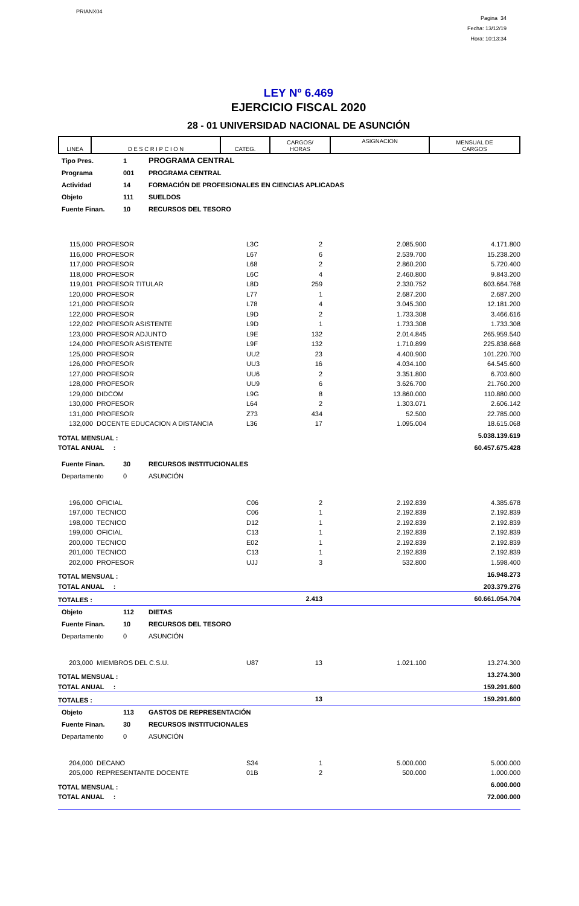PRIANX04
Pagina 34
Fecha: 13/12/19
Hora: 10:13:34
LEY Nº 6.469
EJERCICIO FISCAL 2020
28 - 01 UNIVERSIDAD NACIONAL DE ASUNCIÓN
| LINEA | D E S C R I P C I O N | CATEG. | CARGOS/ HORAS | ASIGNACION | MENSUAL DE CARGOS |
| Tipo Pres. | 1 | PROGRAMA CENTRAL |
| Programa | 001 | PROGRAMA CENTRAL |
| Actividad | 14 | FORMACIÓN DE PROFESIONALES EN CIENCIAS APLICADAS |
| Objeto | 111 | SUELDOS |
| Fuente Finan. | 10 | RECURSOS DEL TESORO |
| 115,000 | PROFESOR | L3C | 2 | 2.085.900 | 4.171.800 |
| 116,000 | PROFESOR | L67 | 6 | 2.539.700 | 15.238.200 |
| 117,000 | PROFESOR | L68 | 2 | 2.860.200 | 5.720.400 |
| 118,000 | PROFESOR | L6C | 4 | 2.460.800 | 9.843.200 |
| 119,001 | PROFESOR TITULAR | L8D | 259 | 2.330.752 | 603.664.768 |
| 120,000 | PROFESOR | L77 | 1 | 2.687.200 | 2.687.200 |
| 121,000 | PROFESOR | L78 | 4 | 3.045.300 | 12.181.200 |
| 122,000 | PROFESOR | L9D | 2 | 1.733.308 | 3.466.616 |
| 122,002 | PROFESOR ASISTENTE | L9D | 1 | 1.733.308 | 1.733.308 |
| 123,000 | PROFESOR ADJUNTO | L9E | 132 | 2.014.845 | 265.959.540 |
| 124,000 | PROFESOR ASISTENTE | L9F | 132 | 1.710.899 | 225.838.668 |
| 125,000 | PROFESOR | UU2 | 23 | 4.400.900 | 101.220.700 |
| 126,000 | PROFESOR | UU3 | 16 | 4.034.100 | 64.545.600 |
| 127,000 | PROFESOR | UU6 | 2 | 3.351.800 | 6.703.600 |
| 128,000 | PROFESOR | UU9 | 6 | 3.626.700 | 21.760.200 |
| 129,000 | DIDCOM | L9G | 8 | 13.860.000 | 110.880.000 |
| 130,000 | PROFESOR | L64 | 2 | 1.303.071 | 2.606.142 |
| 131,000 | PROFESOR | Z73 | 434 | 52.500 | 22.785.000 |
| 132,000 | DOCENTE EDUCACION A DISTANCIA | L36 | 17 | 1.095.004 | 18.615.068 |
| TOTAL MENSUAL : | | | | | 5.038.139.619 |
| TOTAL ANUAL : | | | | | 60.457.675.428 |
| Fuente Finan. | 30 | RECURSOS INSTITUCIONALES |
| Departamento | 0 | ASUNCIÓN |
| 196,000 | OFICIAL | C06 | 2 | 2.192.839 | 4.385.678 |
| 197,000 | TECNICO | C06 | 1 | 2.192.839 | 2.192.839 |
| 198,000 | TECNICO | D12 | 1 | 2.192.839 | 2.192.839 |
| 199,000 | OFICIAL | C13 | 1 | 2.192.839 | 2.192.839 |
| 200,000 | TECNICO | E02 | 1 | 2.192.839 | 2.192.839 |
| 201,000 | TECNICO | C13 | 1 | 2.192.839 | 2.192.839 |
| 202,000 | PROFESOR | UJJ | 3 | 532.800 | 1.598.400 |
| TOTAL MENSUAL : | | | | | 16.948.273 |
| TOTAL ANUAL : | | | | | 203.379.276 |
| TOTALES : | | | 2.413 | | 60.661.054.704 |
| Objeto | 112 | DIETAS |
| Fuente Finan. | 10 | RECURSOS DEL TESORO |
| Departamento | 0 | ASUNCIÓN |
| 203,000 | MIEMBROS DEL C.S.U. | U87 | 13 | 1.021.100 | 13.274.300 |
| TOTAL MENSUAL : | | | | | 13.274.300 |
| TOTAL ANUAL : | | | | | 159.291.600 |
| TOTALES : | | | 13 | | 159.291.600 |
| Objeto | 113 | GASTOS DE REPRESENTACIÓN |
| Fuente Finan. | 30 | RECURSOS INSTITUCIONALES |
| Departamento | 0 | ASUNCIÓN |
| 204,000 | DECANO | S34 | 1 | 5.000.000 | 5.000.000 |
| 205,000 | REPRESENTANTE DOCENTE | 01B | 2 | 500.000 | 1.000.000 |
| TOTAL MENSUAL : | | | | | 6.000.000 |
| TOTAL ANUAL : | | | | | 72.000.000 |